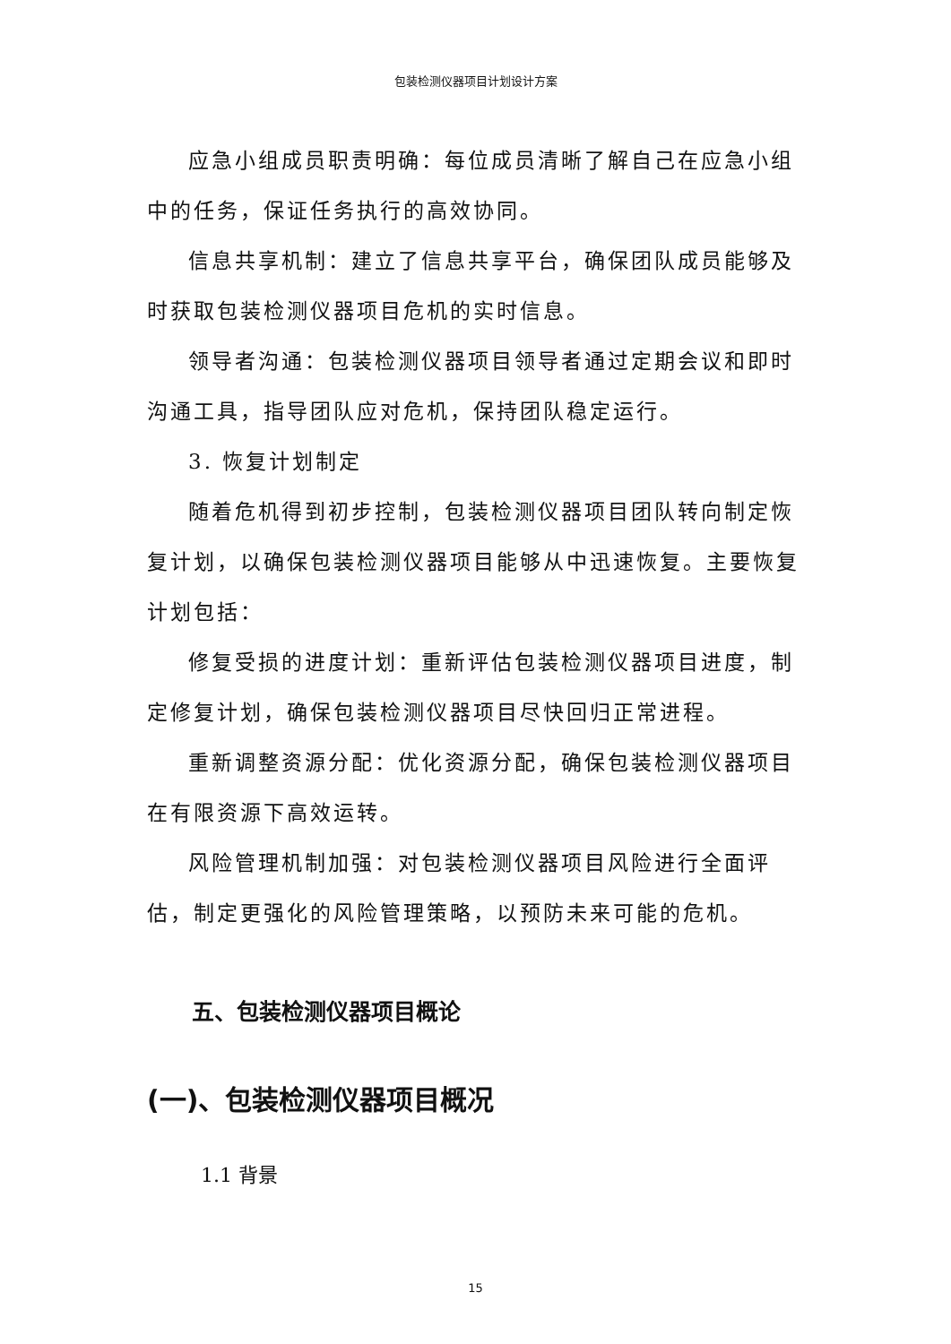包装检测仪器项目计划设计方案
应急小组成员职责明确：每位成员清晰了解自己在应急小组中的任务，保证任务执行的高效协同。
信息共享机制：建立了信息共享平台，确保团队成员能够及时获取包装检测仪器项目危机的实时信息。
领导者沟通：包装检测仪器项目领导者通过定期会议和即时沟通工具，指导团队应对危机，保持团队稳定运行。
3. 恢复计划制定
随着危机得到初步控制，包装检测仪器项目团队转向制定恢复计划，以确保包装检测仪器项目能够从中迅速恢复。主要恢复计划包括：
修复受损的进度计划：重新评估包装检测仪器项目进度，制定修复计划，确保包装检测仪器项目尽快回归正常进程。
重新调整资源分配：优化资源分配，确保包装检测仪器项目在有限资源下高效运转。
风险管理机制加强：对包装检测仪器项目风险进行全面评估，制定更强化的风险管理策略，以预防未来可能的危机。
五、包装检测仪器项目概论
(一)、包装检测仪器项目概况
1.1 背景
15